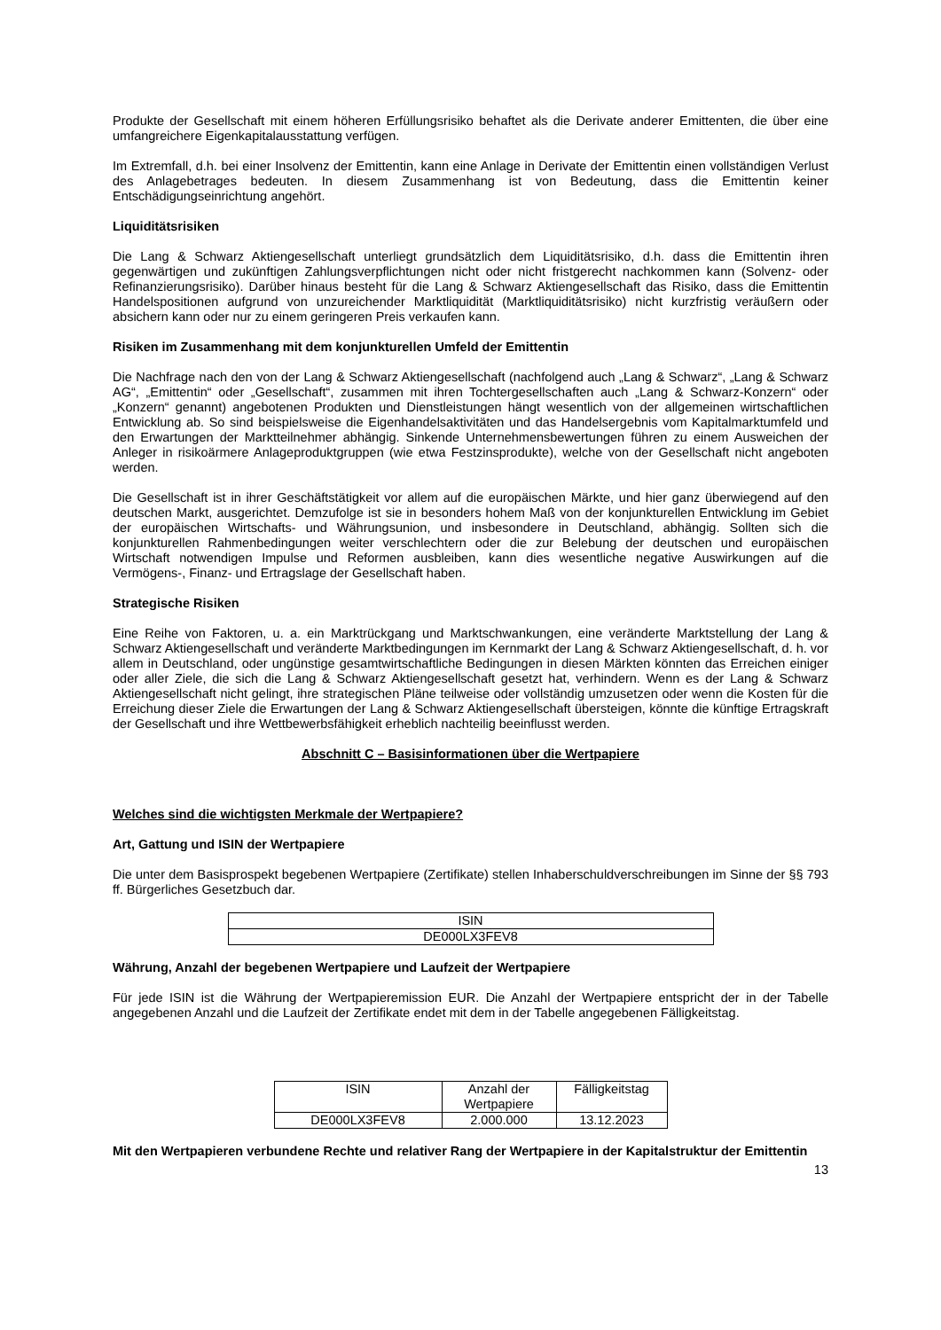Produkte der Gesellschaft mit einem höheren Erfüllungsrisiko behaftet als die Derivate anderer Emittenten, die über eine umfangreichere Eigenkapitalausstattung verfügen.
Im Extremfall, d.h. bei einer Insolvenz der Emittentin, kann eine Anlage in Derivate der Emittentin einen vollständigen Verlust des Anlagebetrages bedeuten. In diesem Zusammenhang ist von Bedeutung, dass die Emittentin keiner Entschädigungseinrichtung angehört.
Liquiditätsrisiken
Die Lang & Schwarz Aktiengesellschaft unterliegt grundsätzlich dem Liquiditätsrisiko, d.h. dass die Emittentin ihren gegenwärtigen und zukünftigen Zahlungsverpflichtungen nicht oder nicht fristgerecht nachkommen kann (Solvenz- oder Refinanzierungsrisiko). Darüber hinaus besteht für die Lang & Schwarz Aktiengesellschaft das Risiko, dass die Emittentin Handelspositionen aufgrund von unzureichender Marktliquidität (Marktliquiditätsrisiko) nicht kurzfristig veräußern oder absichern kann oder nur zu einem geringeren Preis verkaufen kann.
Risiken im Zusammenhang mit dem konjunkturellen Umfeld der Emittentin
Die Nachfrage nach den von der Lang & Schwarz Aktiengesellschaft (nachfolgend auch „Lang & Schwarz“, „Lang & Schwarz AG“, „Emittentin“ oder „Gesellschaft“, zusammen mit ihren Tochtergesellschaften auch „Lang & Schwarz-Konzern“ oder „Konzern“ genannt) angebotenen Produkten und Dienstleistungen hängt wesentlich von der allgemeinen wirtschaftlichen Entwicklung ab. So sind beispielsweise die Eigenhandelsaktivitäten und das Handelsergebnis vom Kapitalmarktumfeld und den Erwartungen der Marktteilnehmer abhängig. Sinkende Unternehmensbewertungen führen zu einem Ausweichen der Anleger in risikoärmere Anlageproduktgruppen (wie etwa Festzinsprodukte), welche von der Gesellschaft nicht angeboten werden.
Die Gesellschaft ist in ihrer Geschäftstätigkeit vor allem auf die europäischen Märkte, und hier ganz überwiegend auf den deutschen Markt, ausgerichtet. Demzufolge ist sie in besonders hohem Maß von der konjunkturellen Entwicklung im Gebiet der europäischen Wirtschafts- und Währungsunion, und insbesondere in Deutschland, abhängig. Sollten sich die konjunkturellen Rahmenbedingungen weiter verschlechtern oder die zur Belebung der deutschen und europäischen Wirtschaft notwendigen Impulse und Reformen ausbleiben, kann dies wesentliche negative Auswirkungen auf die Vermögens-, Finanz- und Ertragslage der Gesellschaft haben.
Strategische Risiken
Eine Reihe von Faktoren, u. a. ein Marktrückgang und Marktschwankungen, eine veränderte Marktstellung der Lang & Schwarz Aktiengesellschaft und veränderte Marktbedingungen im Kernmarkt der Lang & Schwarz Aktiengesellschaft, d. h. vor allem in Deutschland, oder ungünstige gesamtwirtschaftliche Bedingungen in diesen Märkten könnten das Erreichen einiger oder aller Ziele, die sich die Lang & Schwarz Aktiengesellschaft gesetzt hat, verhindern. Wenn es der Lang & Schwarz Aktiengesellschaft nicht gelingt, ihre strategischen Pläne teilweise oder vollständig umzusetzen oder wenn die Kosten für die Erreichung dieser Ziele die Erwartungen der Lang & Schwarz Aktiengesellschaft übersteigen, könnte die künftige Ertragskraft der Gesellschaft und ihre Wettbewerbsfähigkeit erheblich nachteilig beeinflusst werden.
Abschnitt C – Basisinformationen über die Wertpapiere
Welches sind die wichtigsten Merkmale der Wertpapiere?
Art, Gattung und ISIN der Wertpapiere
Die unter dem Basisprospekt begebenen Wertpapiere (Zertifikate) stellen Inhaberschuldverschreibungen im Sinne der §§ 793 ff. Bürgerliches Gesetzbuch dar.
| ISIN |
| DE000LX3FEV8 |
Währung, Anzahl der begebenen Wertpapiere und Laufzeit der Wertpapiere
Für jede ISIN ist die Währung der Wertpapieremission EUR. Die Anzahl der Wertpapiere entspricht der in der Tabelle angegebenen Anzahl und die Laufzeit der Zertifikate endet mit dem in der Tabelle angegebenen Fälligkeitstag.
| ISIN | Anzahl der Wertpapiere | Fälligkeitstag |
| DE000LX3FEV8 | 2.000.000 | 13.12.2023 |
Mit den Wertpapieren verbundene Rechte und relativer Rang der Wertpapiere in der Kapitalstruktur der Emittentin
13